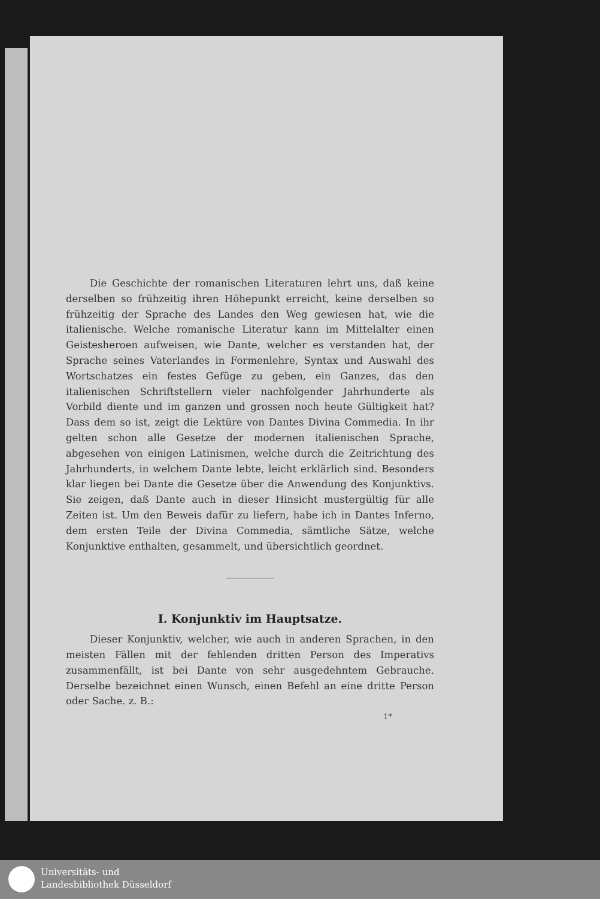Die Geschichte der romanischen Literaturen lehrt uns, daß keine derselben so frühzeitig ihren Höhepunkt erreicht, keine derselben so frühzeitig der Sprache des Landes den Weg gewiesen hat, wie die italienische. Welche romanische Literatur kann im Mittelalter einen Geistesheroen aufweisen, wie Dante, welcher es verstanden hat, der Sprache seines Vaterlandes in Formenlehre, Syntax und Auswahl des Wortschatzes ein festes Gefüge zu geben, ein Ganzes, das den italienischen Schriftstellern vieler nachfolgender Jahrhunderte als Vorbild diente und im ganzen und grossen noch heute Gültigkeit hat? Dass dem so ist, zeigt die Lektüre von Dantes Divina Commedia. In ihr gelten schon alle Gesetze der modernen italienischen Sprache, abgesehen von einigen Latinismen, welche durch die Zeitrichtung des Jahrhunderts, in welchem Dante lebte, leicht erklärlich sind. Besonders klar liegen bei Dante die Gesetze über die Anwendung des Konjunktivs. Sie zeigen, daß Dante auch in dieser Hinsicht mustergültig für alle Zeiten ist. Um den Beweis dafür zu liefern, habe ich in Dantes Inferno, dem ersten Teile der Divina Commedia, sämtliche Sätze, welche Konjunktive enthalten, gesammelt, und übersichtlich geordnet.
I. Konjunktiv im Hauptsatze.
Dieser Konjunktiv, welcher, wie auch in anderen Sprachen, in den meisten Fällen mit der fehlenden dritten Person des Imperativs zusammenfällt, ist bei Dante von sehr ausgedehntem Gebrauche. Derselbe bezeichnet einen Wunsch, einen Befehl an eine dritte Person oder Sache. z. B.:
1*
Universitäts- und
Landesbibliothek Düsseldorf